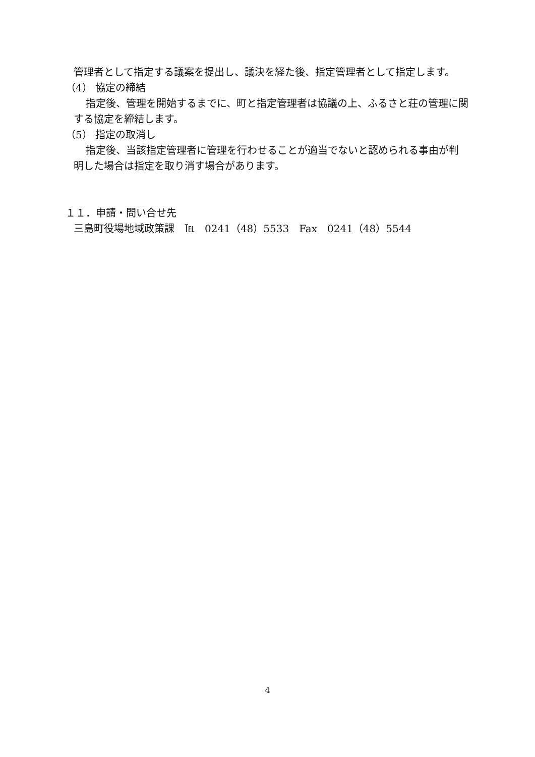管理者として指定する議案を提出し、議決を経た後、指定管理者として指定します。
（4） 協定の締結
指定後、管理を開始するまでに、町と指定管理者は協議の上、ふるさと荘の管理に関
する協定を締結します。
（5） 指定の取消し
指定後、当該指定管理者に管理を行わせることが適当でないと認められる事由が判
明した場合は指定を取り消す場合があります。
１１．申請・問い合せ先
三島町役場地域政策課　℡　0241（48）5533　Fax　0241（48）5544
4